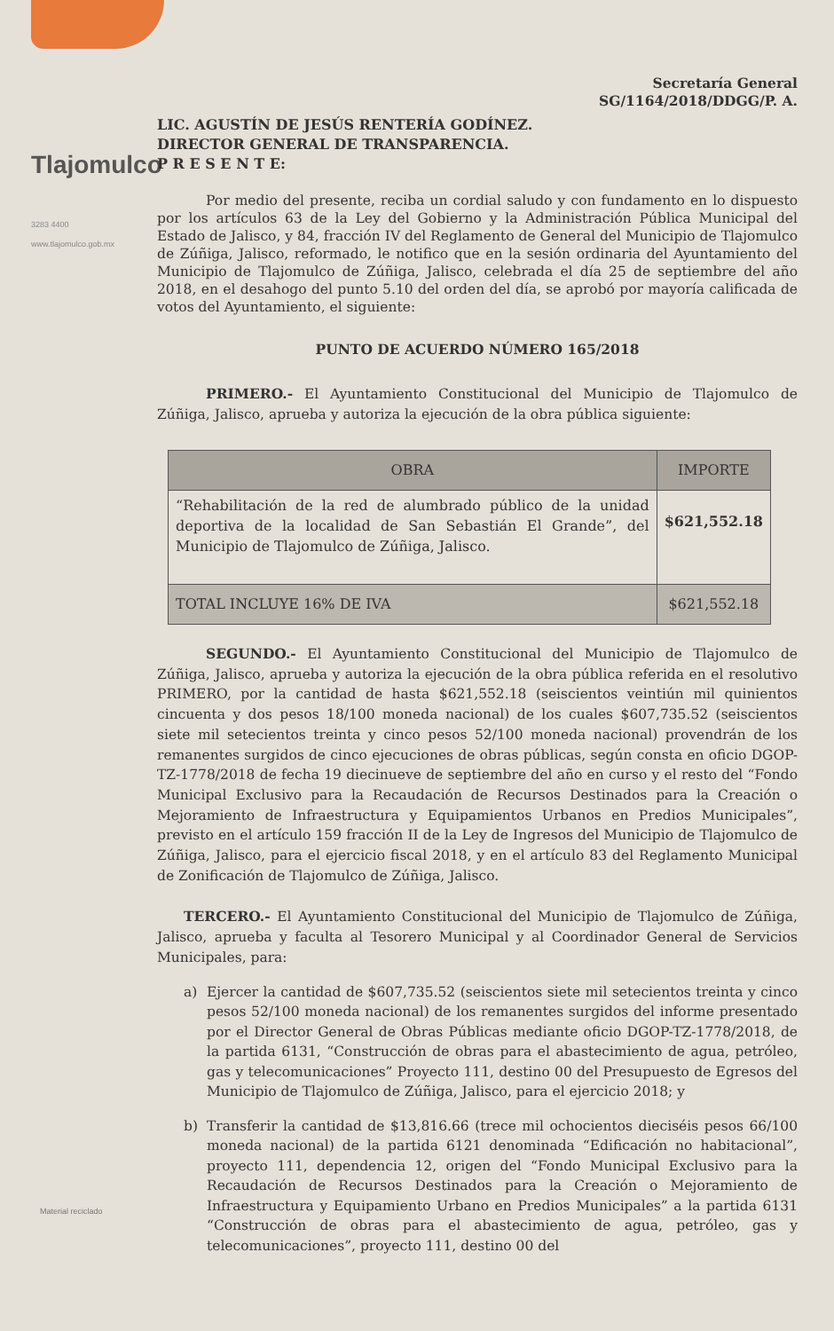Tlajomulco
3283 4400
www.tlajomulco.gob.mx
Secretaría General
SG/1164/2018/DDGG/P. A.
LIC. AGUSTÍN DE JESÚS RENTERÍA GODÍNEZ.
DIRECTOR GENERAL DE TRANSPARENCIA.
P R E S E N T E:
Por medio del presente, reciba un cordial saludo y con fundamento en lo dispuesto por los artículos 63 de la Ley del Gobierno y la Administración Pública Municipal del Estado de Jalisco, y 84, fracción IV del Reglamento de General del Municipio de Tlajomulco de Zúñiga, Jalisco, reformado, le notifico que en la sesión ordinaria del Ayuntamiento del Municipio de Tlajomulco de Zúñiga, Jalisco, celebrada el día 25 de septiembre del año 2018, en el desahogo del punto 5.10 del orden del día, se aprobó por mayoría calificada de votos del Ayuntamiento, el siguiente:
PUNTO DE ACUERDO NÚMERO 165/2018
PRIMERO.- El Ayuntamiento Constitucional del Municipio de Tlajomulco de Zúñiga, Jalisco, aprueba y autoriza la ejecución de la obra pública siguiente:
| OBRA | IMPORTE |
| --- | --- |
| “Rehabilitación de la red de alumbrado público de la unidad deportiva de la localidad de San Sebastián El Grande”, del Municipio de Tlajomulco de Zúñiga, Jalisco. | $621,552.18 |
| TOTAL INCLUYE 16% DE IVA | $621,552.18 |
SEGUNDO.- El Ayuntamiento Constitucional del Municipio de Tlajomulco de Zúñiga, Jalisco, aprueba y autoriza la ejecución de la obra pública referida en el resolutivo PRIMERO, por la cantidad de hasta $621,552.18 (seiscientos veintiún mil quinientos cincuenta y dos pesos 18/100 moneda nacional) de los cuales $607,735.52 (seiscientos siete mil setecientos treinta y cinco pesos 52/100 moneda nacional) provendrán de los remanentes surgidos de cinco ejecuciones de obras públicas, según consta en oficio DGOP-TZ-1778/2018 de fecha 19 diecinueve de septiembre del año en curso y el resto del “Fondo Municipal Exclusivo para la Recaudación de Recursos Destinados para la Creación o Mejoramiento de Infraestructura y Equipamientos Urbanos en Predios Municipales”, previsto en el artículo 159 fracción II de la Ley de Ingresos del Municipio de Tlajomulco de Zúñiga, Jalisco, para el ejercicio fiscal 2018, y en el artículo 83 del Reglamento Municipal de Zonificación de Tlajomulco de Zúñiga, Jalisco.
TERCERO.- El Ayuntamiento Constitucional del Municipio de Tlajomulco de Zúñiga, Jalisco, aprueba y faculta al Tesorero Municipal y al Coordinador General de Servicios Municipales, para:
a) Ejercer la cantidad de $607,735.52 (seiscientos siete mil setecientos treinta y cinco pesos 52/100 moneda nacional) de los remanentes surgidos del informe presentado por el Director General de Obras Públicas mediante oficio DGOP-TZ-1778/2018, de la partida 6131, “Construcción de obras para el abastecimiento de agua, petróleo, gas y telecomunicaciones” Proyecto 111, destino 00 del Presupuesto de Egresos del Municipio de Tlajomulco de Zúñiga, Jalisco, para el ejercicio 2018; y
b) Transferir la cantidad de $13,816.66 (trece mil ochocientos dieciséis pesos 66/100 moneda nacional) de la partida 6121 denominada “Edificación no habitacional”, proyecto 111, dependencia 12, origen del “Fondo Municipal Exclusivo para la Recaudación de Recursos Destinados para la Creación o Mejoramiento de Infraestructura y Equipamiento Urbano en Predios Municipales” a la partida 6131 “Construcción de obras para el abastecimiento de agua, petróleo, gas y telecomunicaciones”, proyecto 111, destino 00 del
Material reciclado